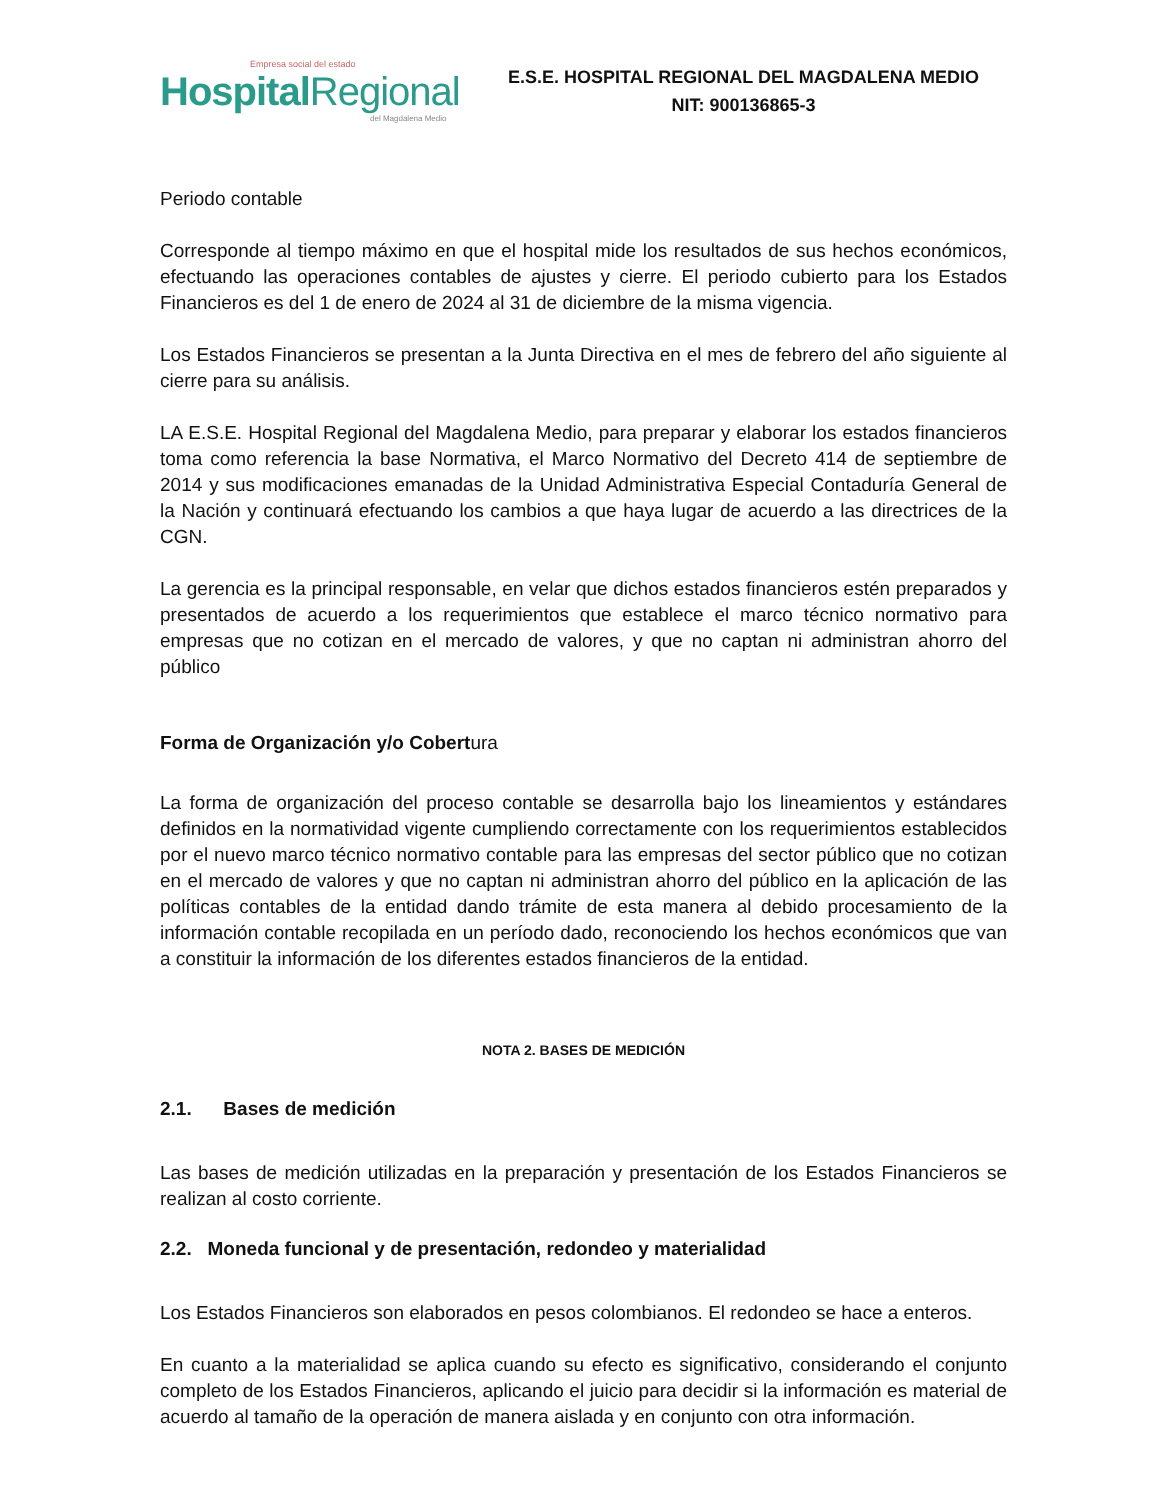Empresa social del estado
HospitalRegional
del Magdalena Medio
E.S.E. HOSPITAL REGIONAL DEL MAGDALENA MEDIO
NIT: 900136865-3
Periodo contable
Corresponde al tiempo máximo en que el hospital mide los resultados de sus hechos económicos, efectuando las operaciones contables de ajustes y cierre. El periodo cubierto para los Estados Financieros es del 1 de enero de 2024 al 31 de diciembre de la misma vigencia.
Los Estados Financieros se presentan a la Junta Directiva en el mes de febrero del año siguiente al cierre para su análisis.
LA E.S.E. Hospital Regional del Magdalena Medio, para preparar y elaborar los estados financieros toma como referencia la base Normativa, el Marco Normativo del Decreto 414 de septiembre de 2014 y sus modificaciones emanadas de la Unidad Administrativa Especial Contaduría General de la Nación y continuará efectuando los cambios a que haya lugar de acuerdo a las directrices de la CGN.
La gerencia es la principal responsable, en velar que dichos estados financieros estén preparados y presentados de acuerdo a los requerimientos que establece el marco técnico normativo para empresas que no cotizan en el mercado de valores, y que no captan ni administran ahorro del público
Forma de Organización y/o Cobertura
La forma de organización del proceso contable se desarrolla bajo los lineamientos y estándares definidos en la normatividad vigente cumpliendo correctamente con los requerimientos establecidos por el nuevo marco técnico normativo contable para las empresas del sector público que no cotizan en el mercado de valores y que no captan ni administran ahorro del público en la aplicación de las políticas contables de la entidad dando trámite de esta manera al debido procesamiento de la información contable recopilada en un período dado, reconociendo los hechos económicos que van a constituir la información de los diferentes estados financieros de la entidad.
NOTA 2. BASES DE MEDICIÓN
2.1. Bases de medición
Las bases de medición utilizadas en la preparación y presentación de los Estados Financieros se realizan al costo corriente.
2.2. Moneda funcional y de presentación, redondeo y materialidad
Los Estados Financieros son elaborados en pesos colombianos. El redondeo se hace a enteros.
En cuanto a la materialidad se aplica cuando su efecto es significativo, considerando el conjunto completo de los Estados Financieros, aplicando el juicio para decidir si la información es material de acuerdo al tamaño de la operación de manera aislada y en conjunto con otra información.